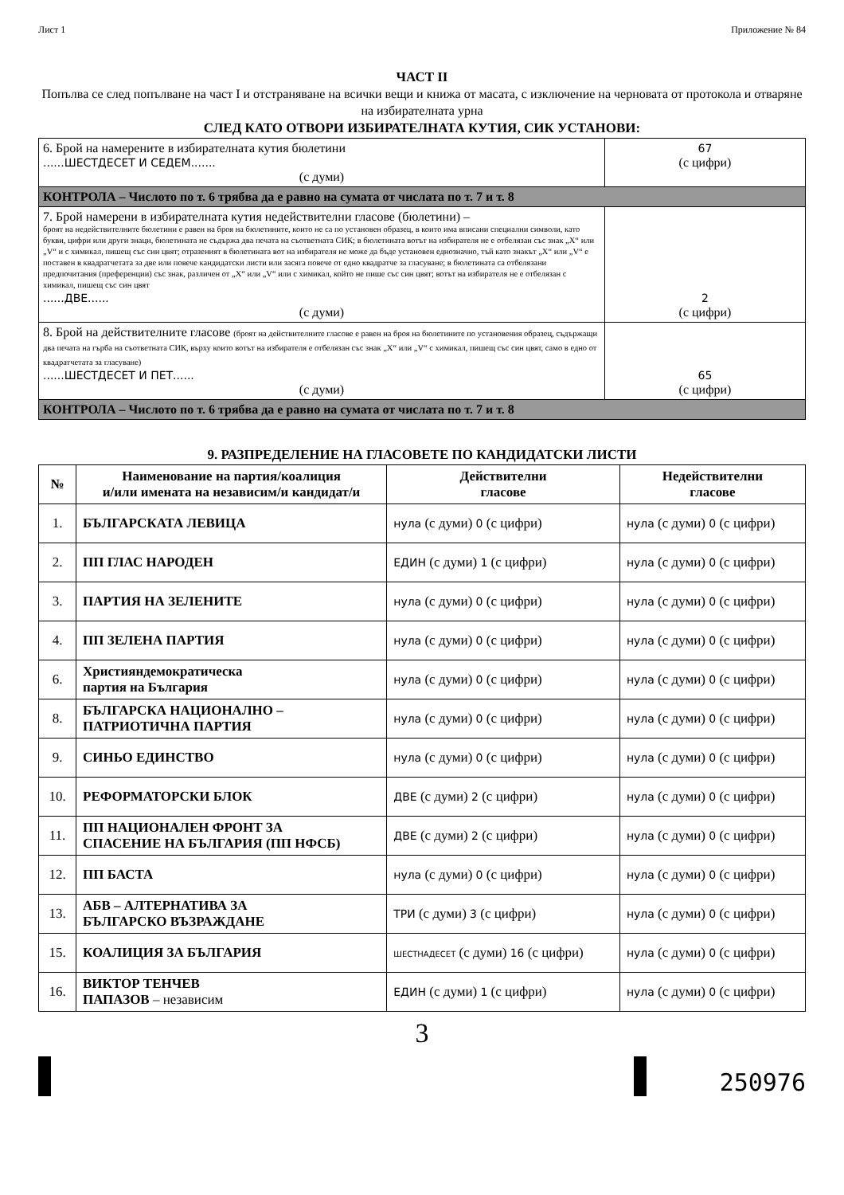Лист 1 Приложение № 84
ЧАСТ II
Попълва се след попълване на част I и отстраняване на всички вещи и книжа от масата, с изключение на черновата от протокола и отваряне на избирателната урна
СЛЕД КАТО ОТВОРИ ИЗБИРАТЕЛНАТА КУТИЯ, СИК УСТАНОВИ:
| 6. Брой на намерените в избирателната кутия бюлетини ......ШЕСТДЕСЕТ И СЕДЕМ....... (с думи) | 67 (с цифри) |
| КОНТРОЛА – Числото по т. 6 трябва да е равно на сумата от числата по т. 7 и т. 8 | |
| 7. Брой намерени в избирателната кутия недействителни гласове (бюлетини) – броят на недействителните бюлетини е равен на броя на бюлетините, които не са по установен образец, в които има вписани специални символи, като букви, цифри или други знаци, бюлетината не съдържа два печата на съответната СИК; в бюлетината вотът на избирателя не е отбелязан със знак „X“ или „V“ и с химикал, пишещ със син цвят; отразеният в бюлетината вот на избирателя не може да бъде установен еднозначно, тъй като знакът „X“ или „V“ е поставен в квадратчетата за две или повече кандидатски листи или засяга повече от едно квадратче за гласуване; в бюлетината са отбелязани предпочитания (преференции) със знак, различен от „X“ или „V“ или с химикал, който не пише със син цвят; вотът на избирателя не е отбелязан с химикал, пишещ със син цвят ......ДВЕ...... (с думи) | 2 (с цифри) |
| 8. Брой на действителните гласове (броят на действителните гласове е равен на броя на бюлетините по установения образец, съдържащи два печата на гърба на съответната СИК, върху които вотът на избирателя е отбелязан със знак „X“ или „V“ с химикал, пишещ със син цвят, само в едно от квадратчетата за гласуване) ......ШЕСТДЕСЕТ И ПЕТ...... (с думи) | 65 (с цифри) |
| КОНТРОЛА – Числото по т. 6 трябва да е равно на сумата от числата по т. 7 и т. 8 | |
9. РАЗПРЕДЕЛЕНИЕ НА ГЛАСОВЕТЕ ПО КАНДИДАТСКИ ЛИСТИ
| № | Наименование на партия/коалиция и/или имената на независим/и кандидат/и | Действителни гласове | Недействителни гласове |
| --- | --- | --- | --- |
| 1. | БЪЛГАРСКАТА ЛЕВИЦА | нула (с думи) 0 (с цифри) | нула (с думи) 0 (с цифри) |
| 2. | ПП ГЛАС НАРОДЕН | ЕДИН (с думи) 1 (с цифри) | нула (с думи) 0 (с цифри) |
| 3. | ПАРТИЯ НА ЗЕЛЕНИТЕ | нула (с думи) 0 (с цифри) | нула (с думи) 0 (с цифри) |
| 4. | ПП ЗЕЛЕНА ПАРТИЯ | нула (с думи) 0 (с цифри) | нула (с думи) 0 (с цифри) |
| 6. | Християндемократическа партия на България | нула (с думи) 0 (с цифри) | нула (с думи) 0 (с цифри) |
| 8. | БЪЛГАРСКА НАЦИОНАЛНО – ПАТРИОТИЧНА ПАРТИЯ | нула (с думи) 0 (с цифри) | нула (с думи) 0 (с цифри) |
| 9. | СИНЬО ЕДИНСТВО | нула (с думи) 0 (с цифри) | нула (с думи) 0 (с цифри) |
| 10. | РЕФОРМАТОРСКИ БЛОК | ДВЕ (с думи) 2 (с цифри) | нула (с думи) 0 (с цифри) |
| 11. | ПП НАЦИОНАЛЕН ФРОНТ ЗА СПАСЕНИЕ НА БЪЛГАРИЯ (ПП НФСБ) | ДВЕ (с думи) 2 (с цифри) | нула (с думи) 0 (с цифри) |
| 12. | ПП БАСТА | нула (с думи) 0 (с цифри) | нула (с думи) 0 (с цифри) |
| 13. | АБВ – АЛТЕРНАТИВА ЗА БЪЛГАРСКО ВЪЗРАЖДАНЕ | ТРИ (с думи) 3 (с цифри) | нула (с думи) 0 (с цифри) |
| 15. | КОАЛИЦИЯ ЗА БЪЛГАРИЯ | ШЕСТНАДЕСЕТ (с думи) 16 (с цифри) | нула (с думи) 0 (с цифри) |
| 16. | ВИКТОР ТЕНЧЕВ ПАПАЗОВ – независим | ЕДИН (с думи) 1 (с цифри) | нула (с думи) 0 (с цифри) |
3
250976